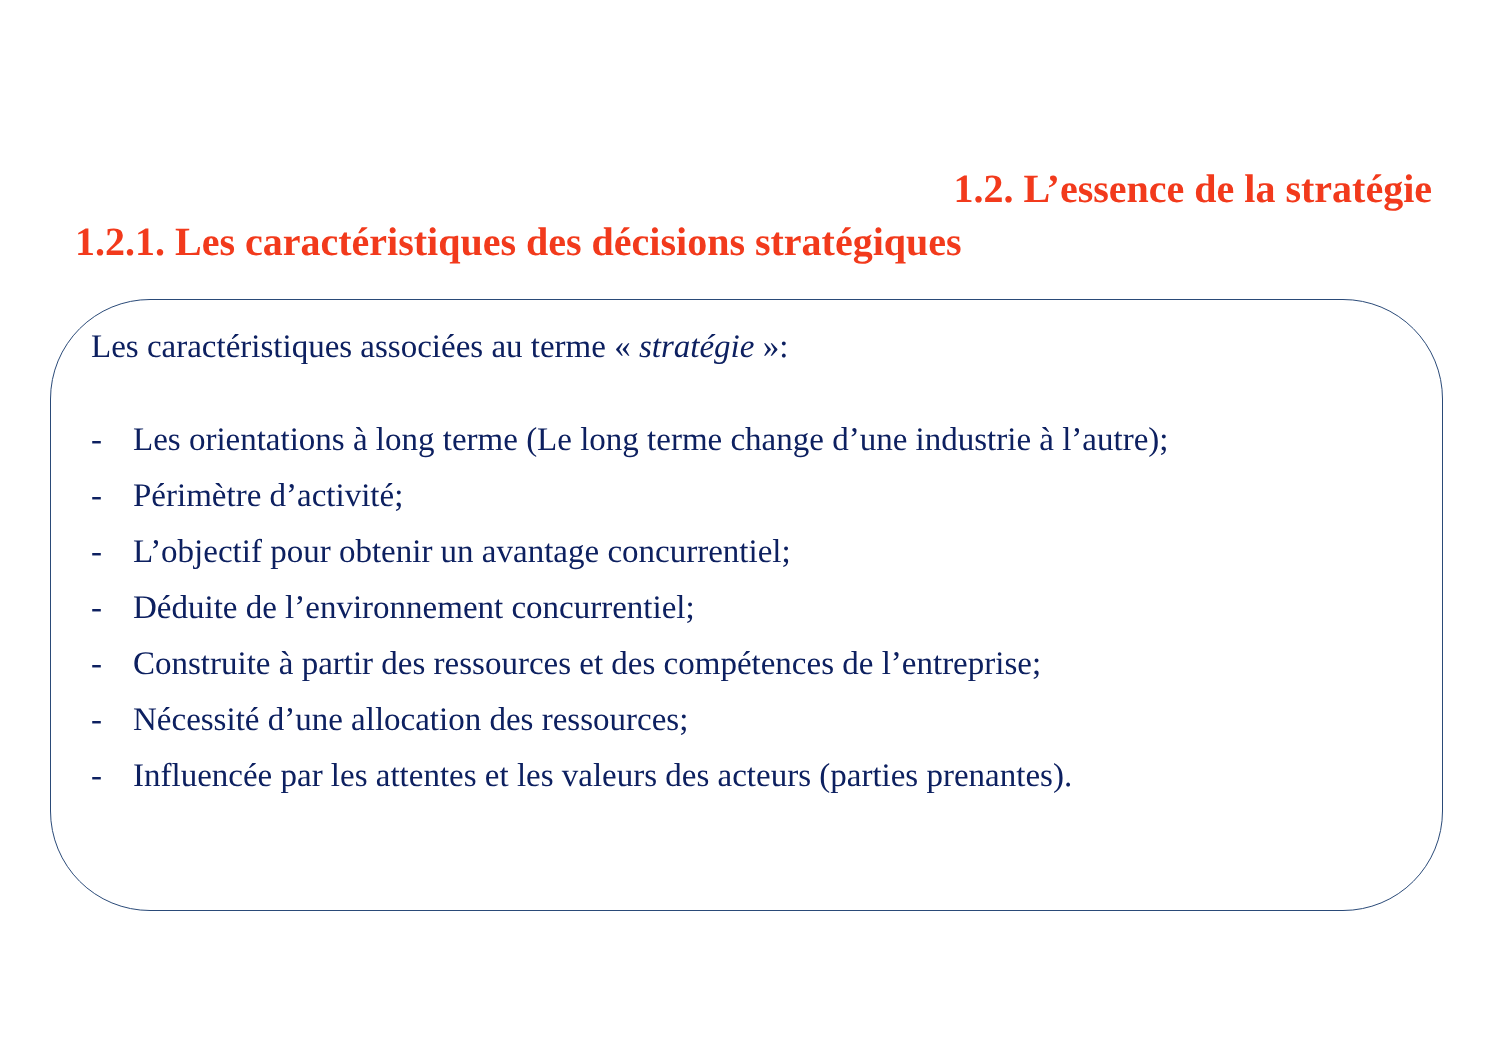1.2. L’essence de la stratégie
1.2.1. Les caractéristiques des décisions stratégiques
Les caractéristiques associées au terme « stratégie »:
- Les orientations à long terme (Le long terme change d’une industrie à l’autre);
- Périmètre d’activité;
- L’objectif pour obtenir un avantage concurrentiel;
- Déduite de l’environnement concurrentiel;
- Construite à partir des ressources et des compétences de l’entreprise;
- Nécessité d’une allocation des ressources;
- Influencée par les attentes et les valeurs des acteurs (parties prenantes).